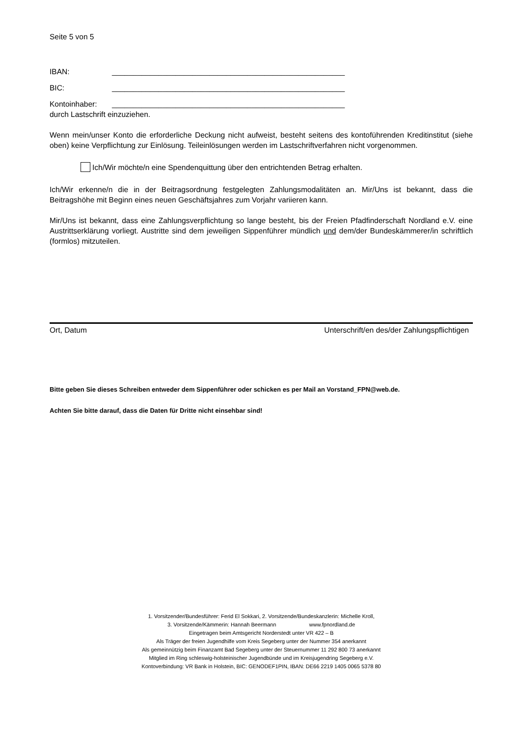Seite 5 von 5
IBAN: _______________________________________________________
BIC: _______________________________________________________
Kontoinhaber: _______________________________________________________
durch Lastschrift einzuziehen.
Wenn mein/unser Konto die erforderliche Deckung nicht aufweist, besteht seitens des kontoführenden Kreditinstitut (siehe oben) keine Verpflichtung zur Einlösung. Teileinlösungen werden im Lastschriftverfahren nicht vorgenommen.
Ich/Wir möchte/n eine Spendenquittung über den entrichtenden Betrag erhalten.
Ich/Wir erkenne/n die in der Beitragsordnung festgelegten Zahlungsmodalitäten an. Mir/Uns ist bekannt, dass die Beitragshöhe mit Beginn eines neuen Geschäftsjahres zum Vorjahr variieren kann.
Mir/Uns ist bekannt, dass eine Zahlungsverpflichtung so lange besteht, bis der Freien Pfadfinderschaft Nordland e.V. eine Austrittserklärung vorliegt. Austritte sind dem jeweiligen Sippenführer mündlich und dem/der Bundeskämmerer/in schriftlich (formlos) mitzuteilen.
Ort, Datum Unterschrift/en des/der Zahlungspflichtigen
Bitte geben Sie dieses Schreiben entweder dem Sippenführer oder schicken es per Mail an Vorstand_FPN@web.de.
Achten Sie bitte darauf, dass die Daten für Dritte nicht einsehbar sind!
1. Vorsitzender/Bundesführer: Ferid El Sokkari, 2. Vorsitzende/Bundeskanzlerin: Michelle Kroll,
3. Vorsitzende/Kämmerin: Hannah Beermann www.fpnordland.de
Eingetragen beim Amtsgericht Norderstedt unter VR 422 – B
Als Träger der freien Jugendhilfe vom Kreis Segeberg unter der Nummer 354 anerkannt
Als gemeinnützig beim Finanzamt Bad Segeberg unter der Steuernummer 11 292 800 73 anerkannt
Mitglied im Ring schleswig-holsteinischer Jugendbünde und im Kreisjugendring Segeberg e.V.
Kontoverbindung: VR Bank in Holstein, BIC: GENODEF1PIN, IBAN: DE66 2219 1405 0065 5378 80